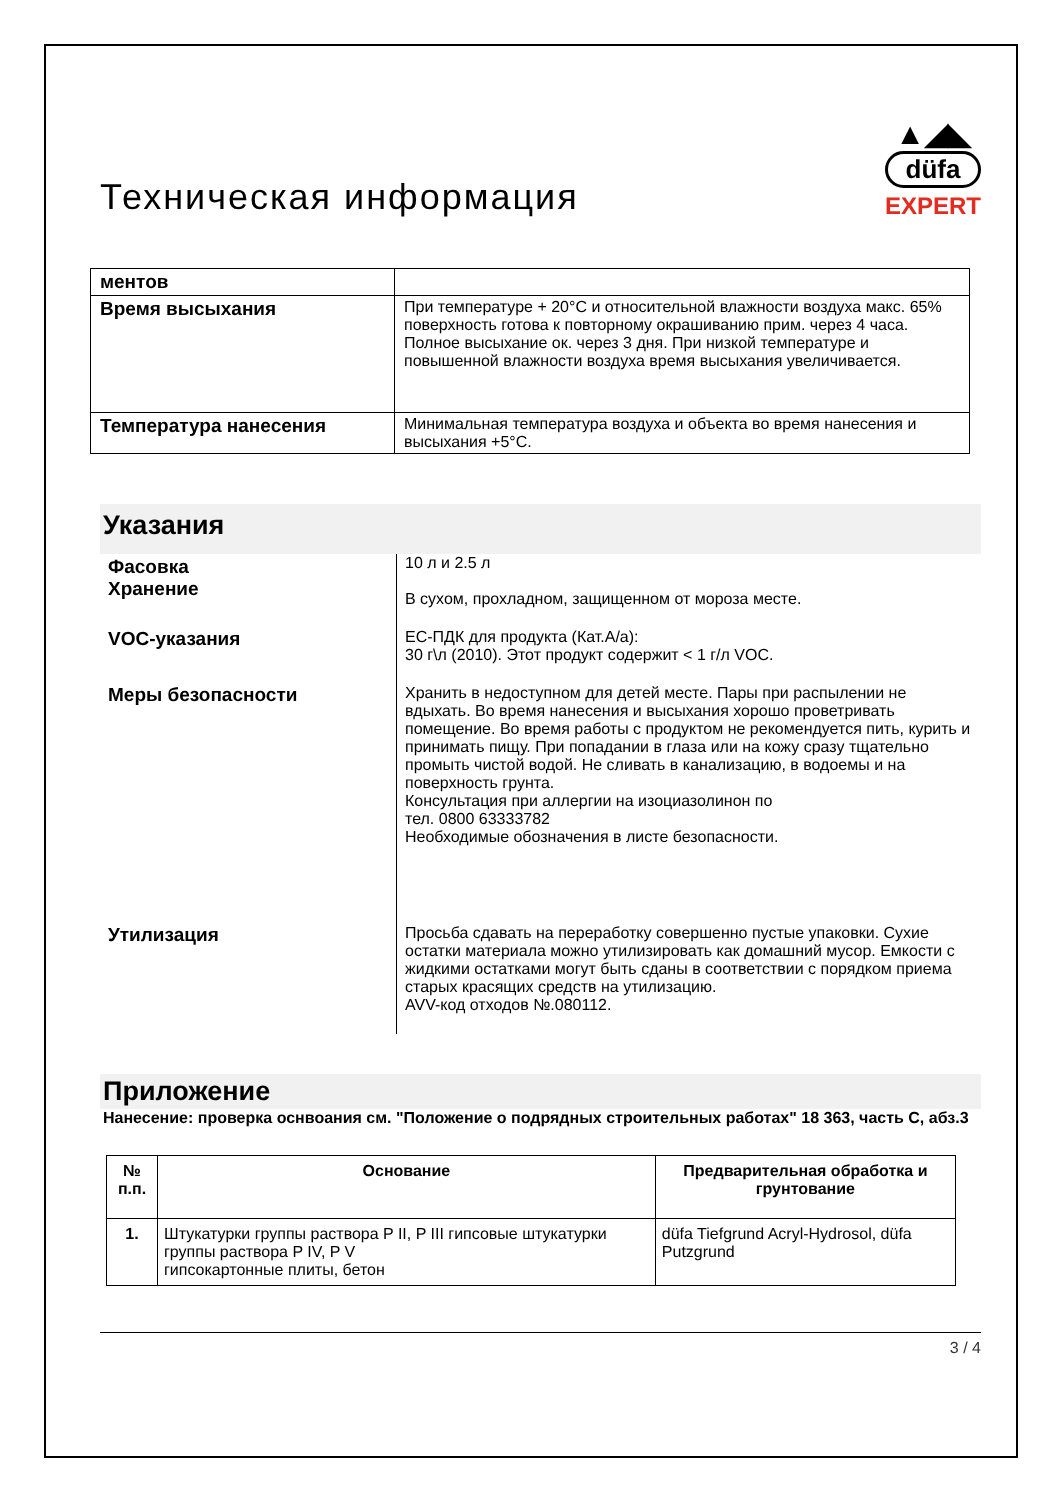Техническая информация
▲◢◣
düfa
EXPERT
| ментов | |
| Время высыхания | При температуре + 20°C и относительной влажности воздуха макс. 65% поверхность готова к повторному окрашиванию прим. через 4 часа. Полное высыхание ок. через 3 дня. При низкой температуре и повышенной влажности воздуха время высыхания увеличивается. |
| Температура нанесения | Минимальная температура воздуха и объекта во время нанесения и высыхания +5°C. |
Указания
| Фасовка Хранение | 10 л и 2.5 л В сухом, прохладном, защищенном от мороза месте. |
| VOC-указания | EC-ПДК для продукта (Кат.A/a): 30 г\л (2010). Этот продукт содержит < 1 г/л VOC. |
| Меры безопасности | Хранить в недоступном для детей месте. Пары при распылении не вдыхать. Во время нанесения и высыхания хорошо проветривать помещение. Во время работы с продуктом не рекомендуется пить, курить и принимать пищу. При попадании в глаза или на кожу сразу тщательно промыть чистой водой. Не сливать в канализацию, в водоемы и на поверхность грунта. Консультация при аллергии на изоциазолинон по тел. 0800 63333782 Необходимые обозначения в листе безопасности. |
| Утилизация | Просьба сдавать на переработку совершенно пустые упаковки. Сухие остатки материала можно утилизировать как домашний мусор. Емкости с жидкими остатками могут быть сданы в соответствии с порядком приема старых красящих средств на утилизацию. AVV-код отходов №.080112. |
Приложение
Нанесение: проверка оснвоания см. "Положение о подрядных строительных работах" 18 363, часть C, абз.3
| № п.п. | Основание | Предварительная обработка и грунтование |
| --- | --- | --- |
| 1. | Штукатурки группы раствора P II, P III гипсовые штукатурки группы раствора P IV, P V гипсокартонные плиты, бетон | düfa Tiefgrund Acryl-Hydrosol, düfa Putzgrund |
3 / 4